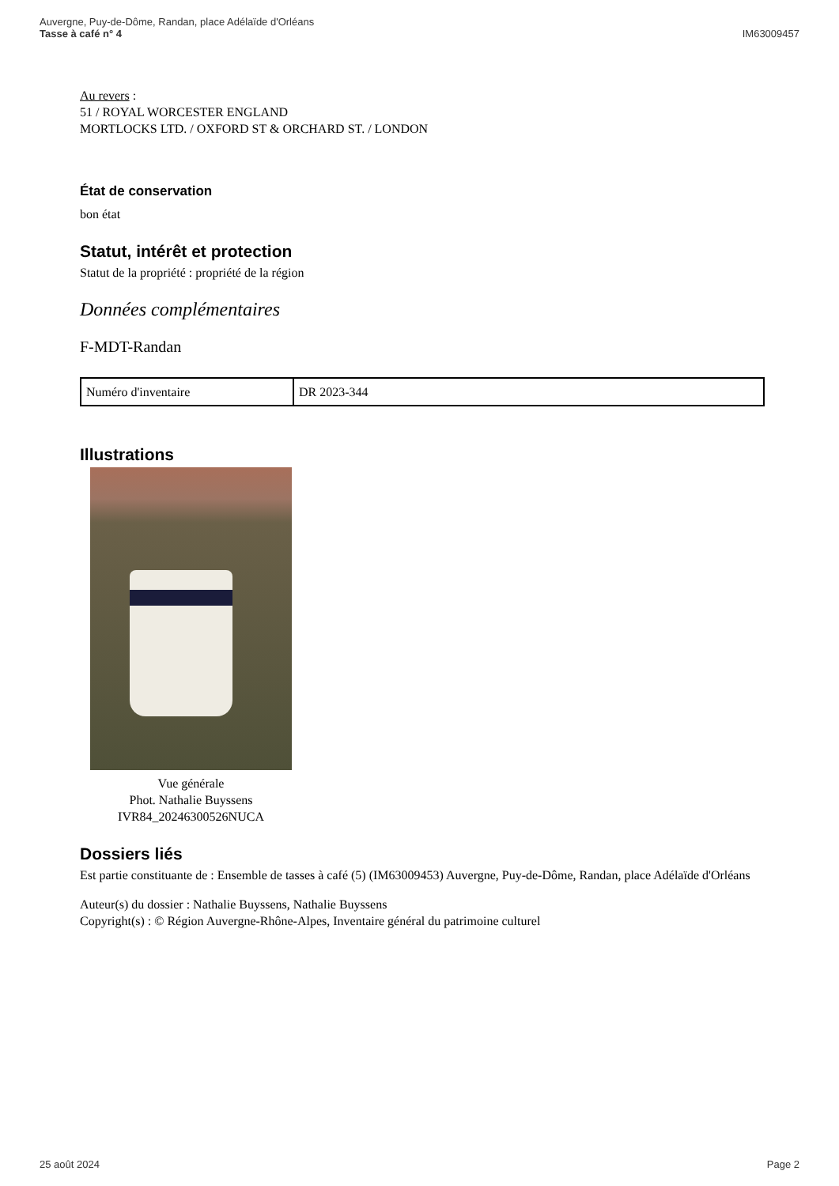Auvergne, Puy-de-Dôme, Randan, place Adélaïde d'Orléans
Tasse à café n° 4
IM63009457
Au revers :
51 / ROYAL WORCESTER ENGLAND
MORTLOCKS LTD. / OXFORD ST & ORCHARD ST. / LONDON
État de conservation
bon état
Statut, intérêt et protection
Statut de la propriété : propriété de la région
Données complémentaires
F-MDT-Randan
| Numéro d'inventaire | DR 2023-344 |
Illustrations
Vue générale
Phot. Nathalie Buyssens
IVR84_20246300526NUCA
Dossiers liés
Est partie constituante de : Ensemble de tasses à café (5) (IM63009453) Auvergne, Puy-de-Dôme, Randan, place Adélaïde d'Orléans
Auteur(s) du dossier : Nathalie Buyssens, Nathalie Buyssens
Copyright(s) : © Région Auvergne-Rhône-Alpes, Inventaire général du patrimoine culturel
25 août 2024 Page 2